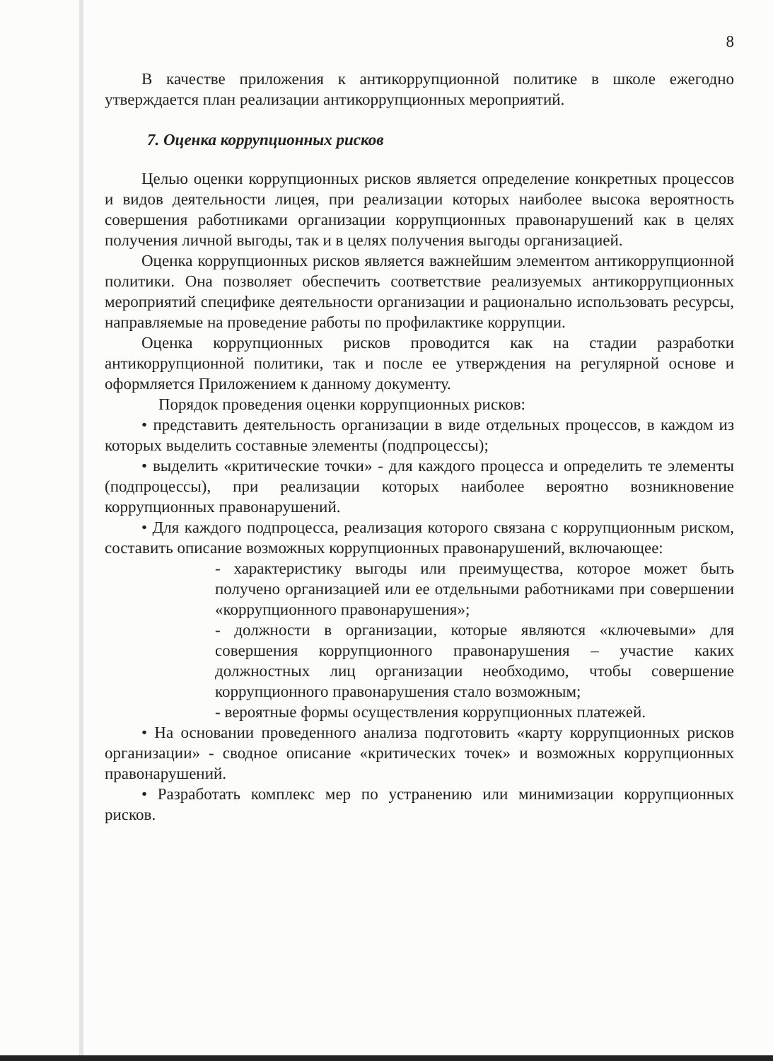8
В качестве приложения к антикоррупционной политике в школе ежегодно утверждается план реализации антикоррупционных мероприятий.
7. Оценка коррупционных рисков
Целью оценки коррупционных рисков является определение конкретных процессов и видов деятельности лицея, при реализации которых наиболее высока вероятность совершения работниками организации коррупционных правонарушений как в целях получения личной выгоды, так и в целях получения выгоды организацией.
Оценка коррупционных рисков является важнейшим элементом антикоррупционной политики. Она позволяет обеспечить соответствие реализуемых антикоррупционных мероприятий специфике деятельности организации и рационально использовать ресурсы, направляемые на проведение работы по профилактике коррупции.
Оценка коррупционных рисков проводится как на стадии разработки антикоррупционной политики, так и после ее утверждения на регулярной основе и оформляется Приложением к данному документу.
Порядок проведения оценки коррупционных рисков:
• представить деятельность организации в виде отдельных процессов, в каждом из которых выделить составные элементы (подпроцессы);
• выделить «критические точки» - для каждого процесса и определить те элементы (подпроцессы), при реализации которых наиболее вероятно возникновение коррупционных правонарушений.
• Для каждого подпроцесса, реализация которого связана с коррупционным риском, составить описание возможных коррупционных правонарушений, включающее:
- характеристику выгоды или преимущества, которое может быть получено организацией или ее отдельными работниками при совершении «коррупционного правонарушения»;
- должности в организации, которые являются «ключевыми» для совершения коррупционного правонарушения – участие каких должностных лиц организации необходимо, чтобы совершение коррупционного правонарушения стало возможным;
- вероятные формы осуществления коррупционных платежей.
• На основании проведенного анализа подготовить «карту коррупционных рисков организации» - сводное описание «критических точек» и возможных коррупционных правонарушений.
• Разработать комплекс мер по устранению или минимизации коррупционных рисков.